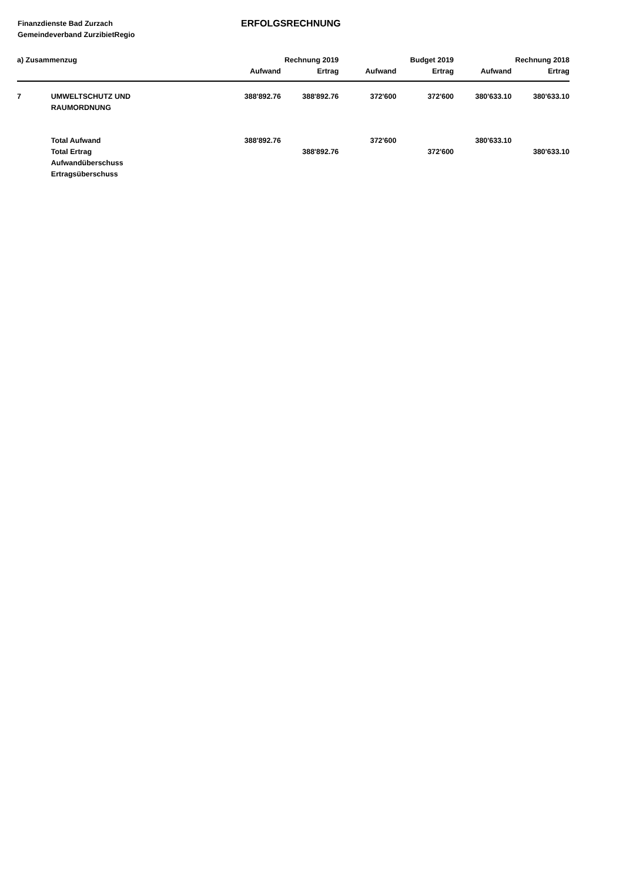Finanzdienste Bad Zurzach
Gemeindeverband ZurzibietRegio
ERFOLGSRECHNUNG
| a) Zusammenzug | | Rechnung 2019 | | Budget 2019 | | Rechnung 2018 | |
| --- | --- | --- | --- | --- | --- | --- | --- |
| | | Aufwand | Ertrag | Aufwand | Ertrag | Aufwand | Ertrag |
| 7 | UMWELTSCHUTZ UND RAUMORDNUNG | 388'892.76 | 388'892.76 | 372'600 | 372'600 | 380'633.10 | 380'633.10 |
| | Total Aufwand | 388'892.76 | | 372'600 | | 380'633.10 | |
| | Total Ertrag | | 388'892.76 | | 372'600 | | 380'633.10 |
| | Aufwandüberschuss | | | | | | |
| | Ertragsüberschuss | | | | | | |